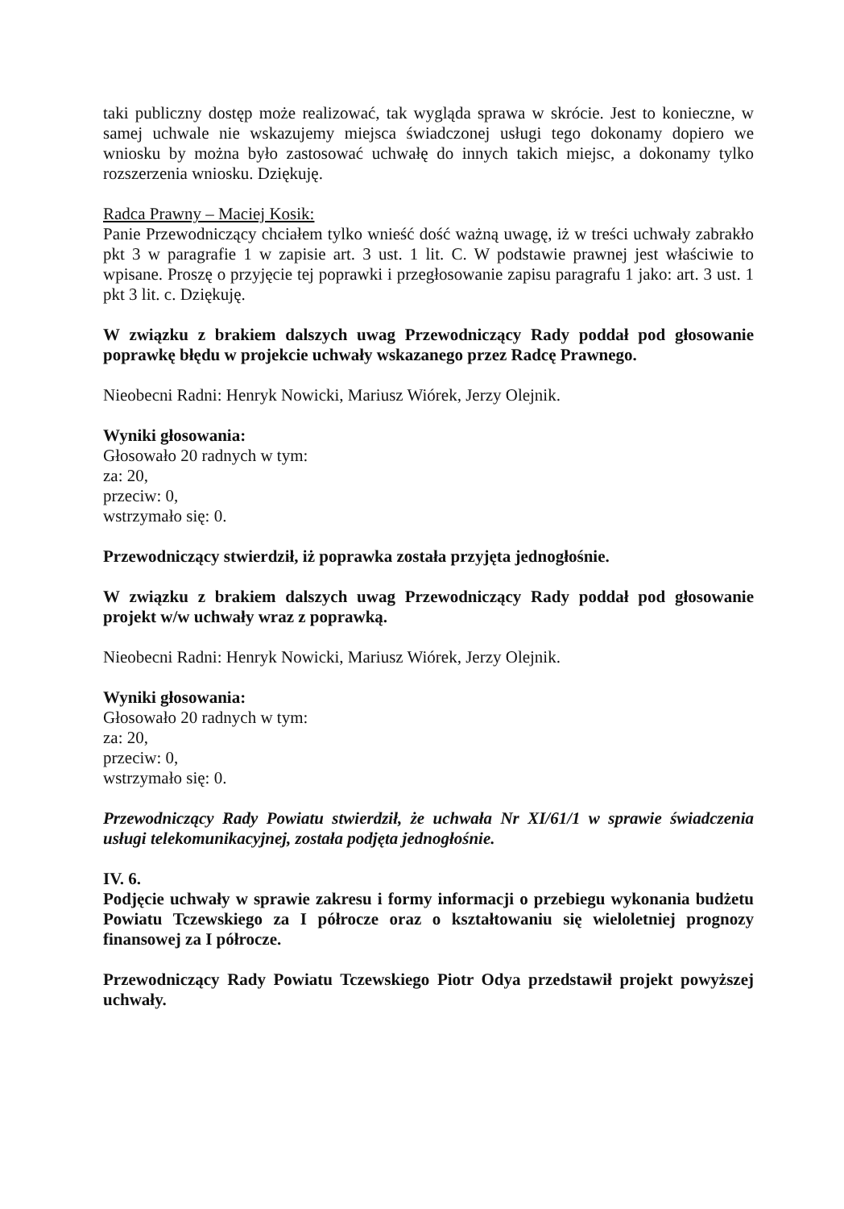taki publiczny dostęp może realizować, tak wygląda sprawa w skrócie. Jest to konieczne, w samej uchwale nie wskazujemy miejsca świadczonej usługi tego dokonamy dopiero we wniosku by można było zastosować uchwałę do innych takich miejsc, a dokonamy tylko rozszerzenia wniosku. Dziękuję.
Radca Prawny – Maciej Kosik:
Panie Przewodniczący chciałem tylko wnieść dość ważną uwagę, iż w treści uchwały zabrakło pkt 3 w paragrafie 1 w zapisie art. 3 ust. 1 lit. C. W podstawie prawnej jest właściwie to wpisane. Proszę o przyjęcie tej poprawki i przegłosowanie zapisu paragrafu 1 jako: art. 3 ust. 1 pkt 3 lit. c. Dziękuję.
W związku z brakiem dalszych uwag Przewodniczący Rady poddał pod głosowanie poprawkę błędu w projekcie uchwały wskazanego przez Radcę Prawnego.
Nieobecni Radni: Henryk Nowicki, Mariusz Wiórek, Jerzy Olejnik.
Wyniki głosowania:
Głosowało 20 radnych w tym:
za: 20,
przeciw: 0,
wstrzymało się: 0.
Przewodniczący stwierdził, iż poprawka została przyjęta jednogłośnie.
W związku z brakiem dalszych uwag Przewodniczący Rady poddał pod głosowanie projekt w/w uchwały wraz z poprawką.
Nieobecni Radni: Henryk Nowicki, Mariusz Wiórek, Jerzy Olejnik.
Wyniki głosowania:
Głosowało 20 radnych w tym:
za: 20,
przeciw: 0,
wstrzymało się: 0.
Przewodniczący Rady Powiatu stwierdził, że uchwała Nr XI/61/1 w sprawie świadczenia usługi telekomunikacyjnej, została podjęta jednogłośnie.
IV. 6.
Podjęcie uchwały w sprawie zakresu i formy informacji o przebiegu wykonania budżetu Powiatu Tczewskiego za I półrocze oraz o kształtowaniu się wieloletniej prognozy finansowej za I półrocze.
Przewodniczący Rady Powiatu Tczewskiego Piotr Odya przedstawił projekt powyższej uchwały.